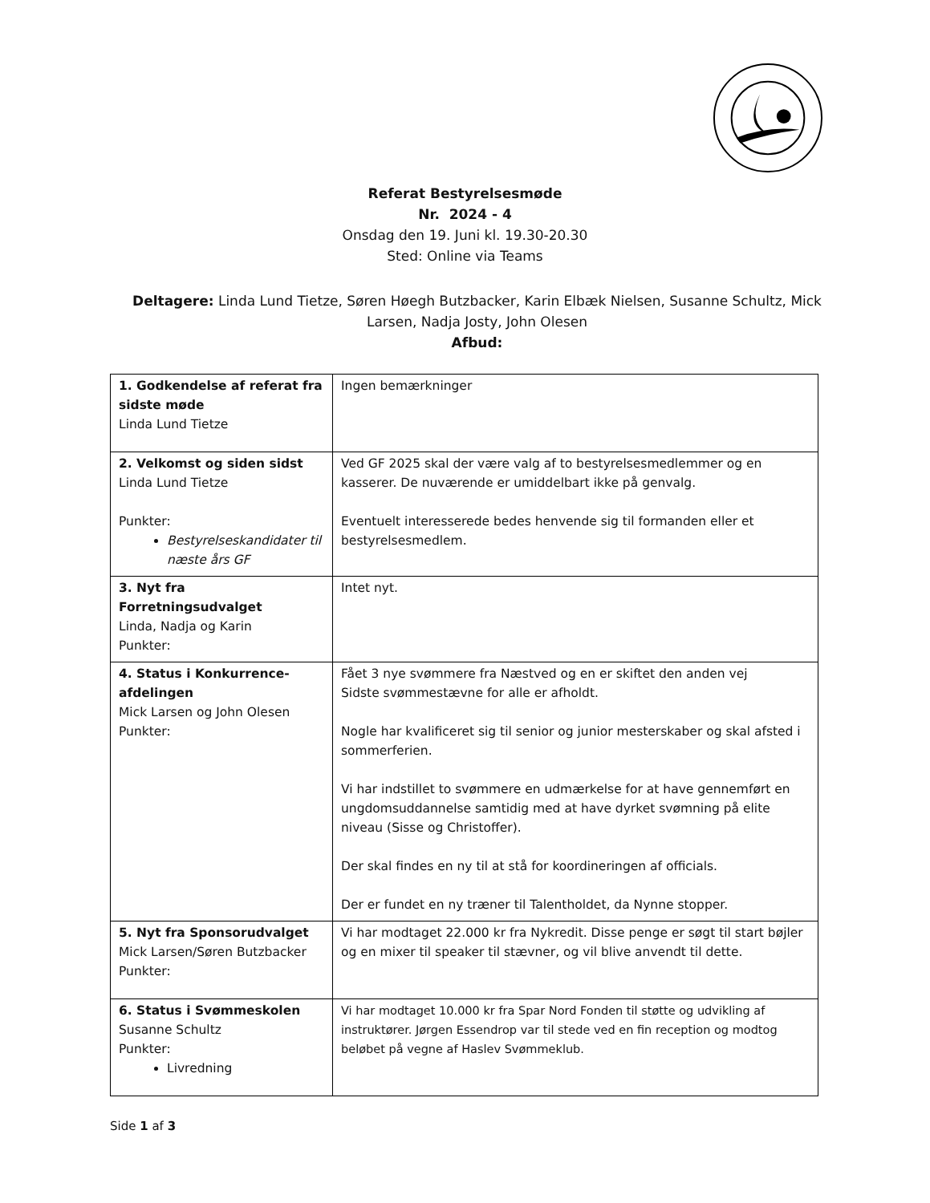Referat Bestyrelsesmøde
Nr. 2024 - 4
Onsdag den 19. Juni kl. 19.30-20.30
Sted: Online via Teams
Deltagere: Linda Lund Tietze, Søren Høegh Butzbacker, Karin Elbæk Nielsen, Susanne Schultz, Mick Larsen, Nadja Josty, John Olesen
Afbud:
| 1. Godkendelse af referat fra sidste møde Linda Lund Tietze | Ingen bemærkninger |
| 2. Velkomst og siden sidst Linda Lund Tietze Punkter: Bestyrelseskandidater til næste års GF | Ved GF 2025 skal der være valg af to bestyrelsesmedlemmer og en kasserer. De nuværende er umiddelbart ikke på genvalg. Eventuelt interesserede bedes henvende sig til formanden eller et bestyrelsesmedlem. |
| 3. Nyt fra Forretningsudvalget Linda, Nadja og Karin Punkter: | Intet nyt. |
| 4. Status i Konkurrence-afdelingen Mick Larsen og John Olesen Punkter: | Fået 3 nye svømmere fra Næstved og en er skiftet den anden vej Sidste svømmestævne for alle er afholdt. Nogle har kvalificeret sig til senior og junior mesterskaber og skal afsted i sommerferien. Vi har indstillet to svømmere en udmærkelse for at have gennemført en ungdomsuddannelse samtidig med at have dyrket svømning på elite niveau (Sisse og Christoffer). Der skal findes en ny til at stå for koordineringen af officials. Der er fundet en ny træner til Talentholdet, da Nynne stopper. |
| 5. Nyt fra Sponsorudvalget Mick Larsen/Søren Butzbacker Punkter: | Vi har modtaget 22.000 kr fra Nykredit. Disse penge er søgt til start bøjler og en mixer til speaker til stævner, og vil blive anvendt til dette. |
| 6. Status i Svømmeskolen Susanne Schultz Punkter: Livredning | Vi har modtaget 10.000 kr fra Spar Nord Fonden til støtte og udvikling af instruktører. Jørgen Essendrop var til stede ved en fin reception og modtog beløbet på vegne af Haslev Svømmeklub. |
Side 1 af 3